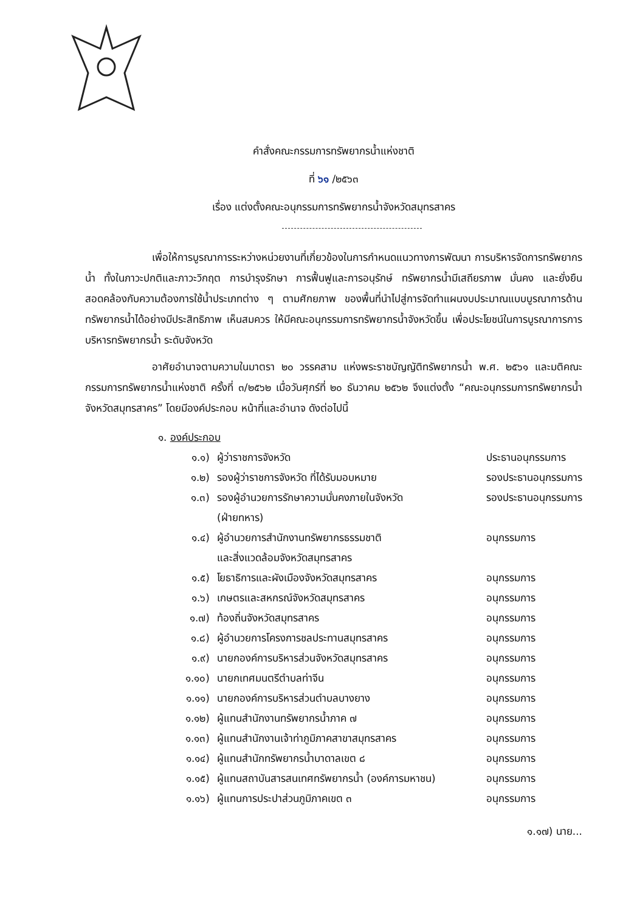คำสั่งคณะกรรมการทรัพยากรน้ำแห่งชาติ
ที่ ๖๑ /๒๕๖๓
เรื่อง แต่งตั้งคณะอนุกรรมการทรัพยากรน้ำจังหวัดสมุทรสาคร
เพื่อให้การบูรณาการระหว่างหน่วยงานที่เกี่ยวข้องในการกำหนดแนวทางการพัฒนา การบริหารจัดการทรัพยากรน้ำ ทั้งในภาวะปกติและภาวะวิกฤต การบำรุงรักษา การฟื้นฟูและการอนุรักษ์ ทรัพยากรน้ำมีเสถียรภาพ มั่นคง และยั่งยืน สอดคล้องกับความต้องการใช้น้ำประเภทต่าง ๆ ตามศักยภาพ ของพื้นที่นำไปสู่การจัดทำแผนงบประมาณแบบบูรณาการด้านทรัพยากรน้ำได้อย่างมีประสิทธิภาพ เห็นสมควร ให้มีคณะอนุกรรมการทรัพยากรน้ำจังหวัดขึ้น เพื่อประโยชน์ในการบูรณาการการบริหารทรัพยากรน้ำ ระดับจังหวัด
อาศัยอำนาจตามความในมาตรา ๒๐ วรรคสาม แห่งพระราชบัญญัติทรัพยากรน้ำ พ.ศ. ๒๕๖๑ และมติคณะกรรมการทรัพยากรน้ำแห่งชาติ ครั้งที่ ๓/๒๕๖๒ เมื่อวันศุกร์ที่ ๒๐ ธันวาคม ๒๕๖๒ จึงแต่งตั้ง “คณะอนุกรรมการทรัพยากรน้ำจังหวัดสมุทรสาคร” โดยมีองค์ประกอบ หน้าที่และอำนาจ ดังต่อไปนี้
๑. องค์ประกอบ
| ๑.๑) | ผู้ว่าราชการจังหวัด | ประธานอนุกรรมการ |
| ๑.๒) | รองผู้ว่าราชการจังหวัด ที่ได้รับมอบหมาย | รองประธานอนุกรรมการ |
| ๑.๓) | รองผู้อำนวยการรักษาความมั่นคงภายในจังหวัด (ฝ่ายทหาร) | รองประธานอนุกรรมการ |
| ๑.๔) | ผู้อำนวยการสำนักงานทรัพยากรธรรมชาติ และสิ่งแวดล้อมจังหวัดสมุทรสาคร | อนุกรรมการ |
| ๑.๕) | โยธาธิการและผังเมืองจังหวัดสมุทรสาคร | อนุกรรมการ |
| ๑.๖) | เกษตรและสหกรณ์จังหวัดสมุทรสาคร | อนุกรรมการ |
| ๑.๗) | ท้องถิ่นจังหวัดสมุทรสาคร | อนุกรรมการ |
| ๑.๘) | ผู้อำนวยการโครงการชลประทานสมุทรสาคร | อนุกรรมการ |
| ๑.๙) | นายกองค์การบริหารส่วนจังหวัดสมุทรสาคร | อนุกรรมการ |
| ๑.๑๐) | นายกเทศมนตรีตำบลท่าจีน | อนุกรรมการ |
| ๑.๑๑) | นายกองค์การบริหารส่วนตำบลบางยาง | อนุกรรมการ |
| ๑.๑๒) | ผู้แทนสำนักงานทรัพยากรน้ำภาค ๗ | อนุกรรมการ |
| ๑.๑๓) | ผู้แทนสำนักงานเจ้าท่าภูมิภาคสาขาสมุทรสาคร | อนุกรรมการ |
| ๑.๑๔) | ผู้แทนสำนักทรัพยากรน้ำบาดาลเขต ๘ | อนุกรรมการ |
| ๑.๑๕) | ผู้แทนสถาบันสารสนเทศทรัพยากรน้ำ (องค์การมหาชน) | อนุกรรมการ |
| ๑.๑๖) | ผู้แทนการประปาส่วนภูมิภาคเขต ๓ | อนุกรรมการ |
๑.๑๗) นาย...